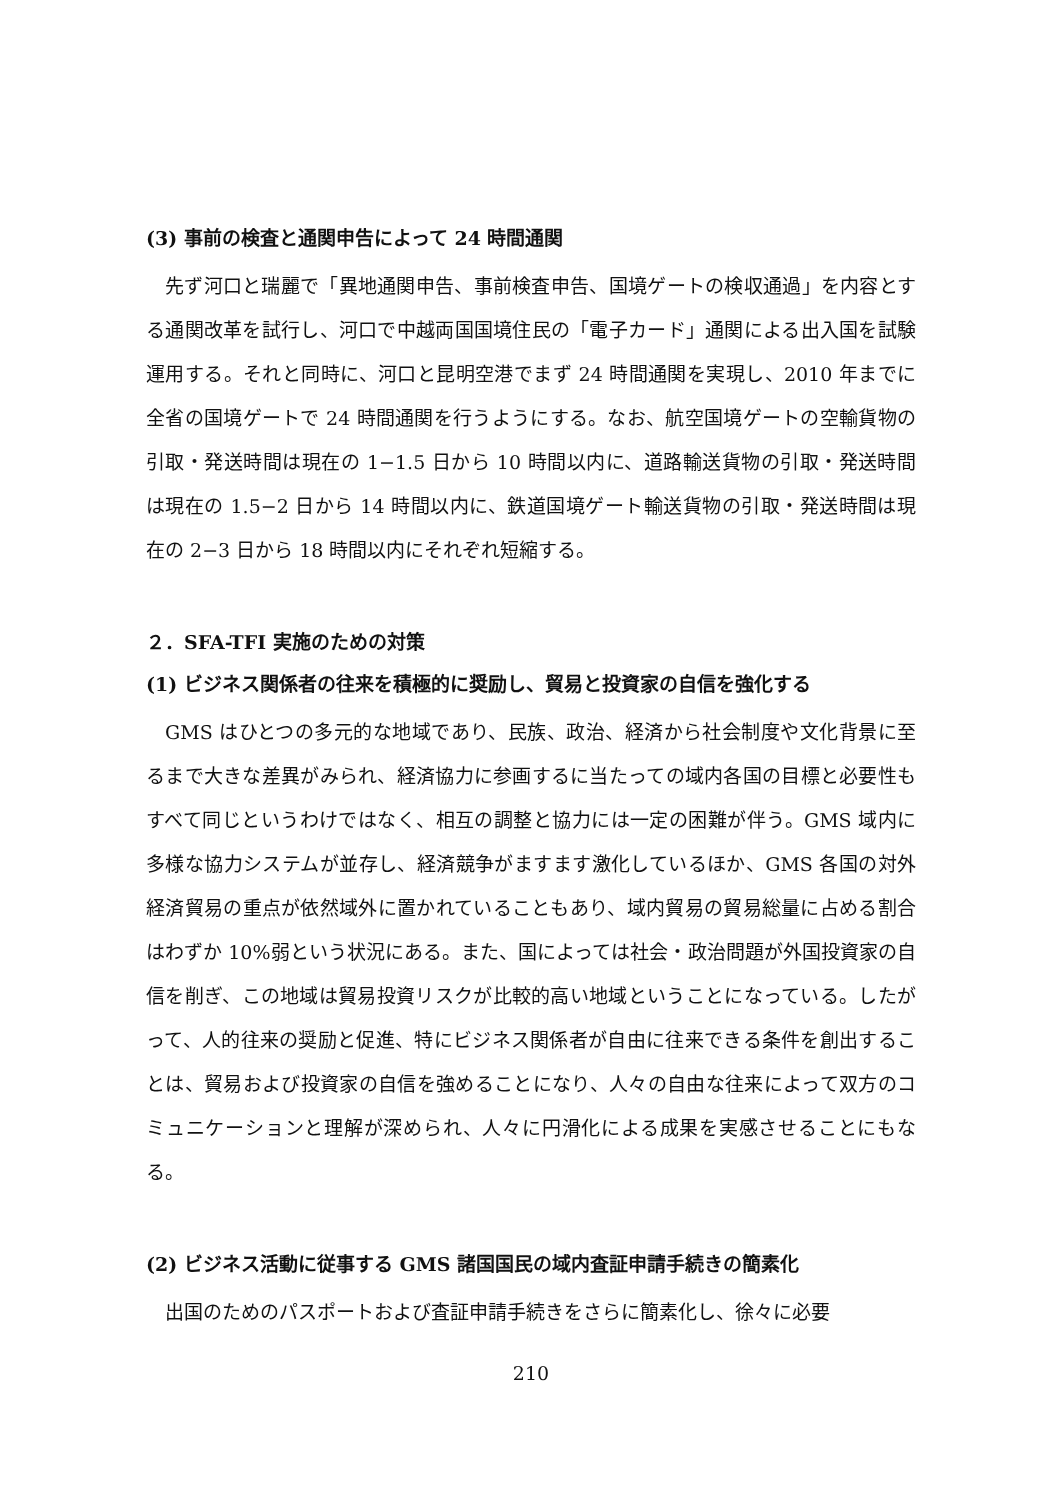(3) 事前の検査と通関申告によって 24 時間通関
先ず河口と瑞麗で「異地通関申告、事前検査申告、国境ゲートの検収通過」を内容とする通関改革を試行し、河口で中越両国国境住民の「電子カード」通関による出入国を試験運用する。それと同時に、河口と昆明空港でまず 24 時間通関を実現し、2010 年までに全省の国境ゲートで 24 時間通関を行うようにする。なお、航空国境ゲートの空輸貨物の引取・発送時間は現在の 1−1.5 日から 10 時間以内に、道路輸送貨物の引取・発送時間は現在の 1.5−2 日から 14 時間以内に、鉄道国境ゲート輸送貨物の引取・発送時間は現在の 2−3 日から 18 時間以内にそれぞれ短縮する。
２．SFA-TFI 実施のための対策
(1) ビジネス関係者の往来を積極的に奨励し、貿易と投資家の自信を強化する
GMS はひとつの多元的な地域であり、民族、政治、経済から社会制度や文化背景に至るまで大きな差異がみられ、経済協力に参画するに当たっての域内各国の目標と必要性もすべて同じというわけではなく、相互の調整と協力には一定の困難が伴う。GMS 域内に多様な協力システムが並存し、経済競争がますます激化しているほか、GMS 各国の対外経済貿易の重点が依然域外に置かれていることもあり、域内貿易の貿易総量に占める割合はわずか 10%弱という状況にある。また、国によっては社会・政治問題が外国投資家の自信を削ぎ、この地域は貿易投資リスクが比較的高い地域ということになっている。したがって、人的往来の奨励と促進、特にビジネス関係者が自由に往来できる条件を創出することは、貿易および投資家の自信を強めることになり、人々の自由な往来によって双方のコミュニケーションと理解が深められ、人々に円滑化による成果を実感させることにもなる。
(2) ビジネス活動に従事する GMS 諸国国民の域内査証申請手続きの簡素化
出国のためのパスポートおよび査証申請手続きをさらに簡素化し、徐々に必要
210